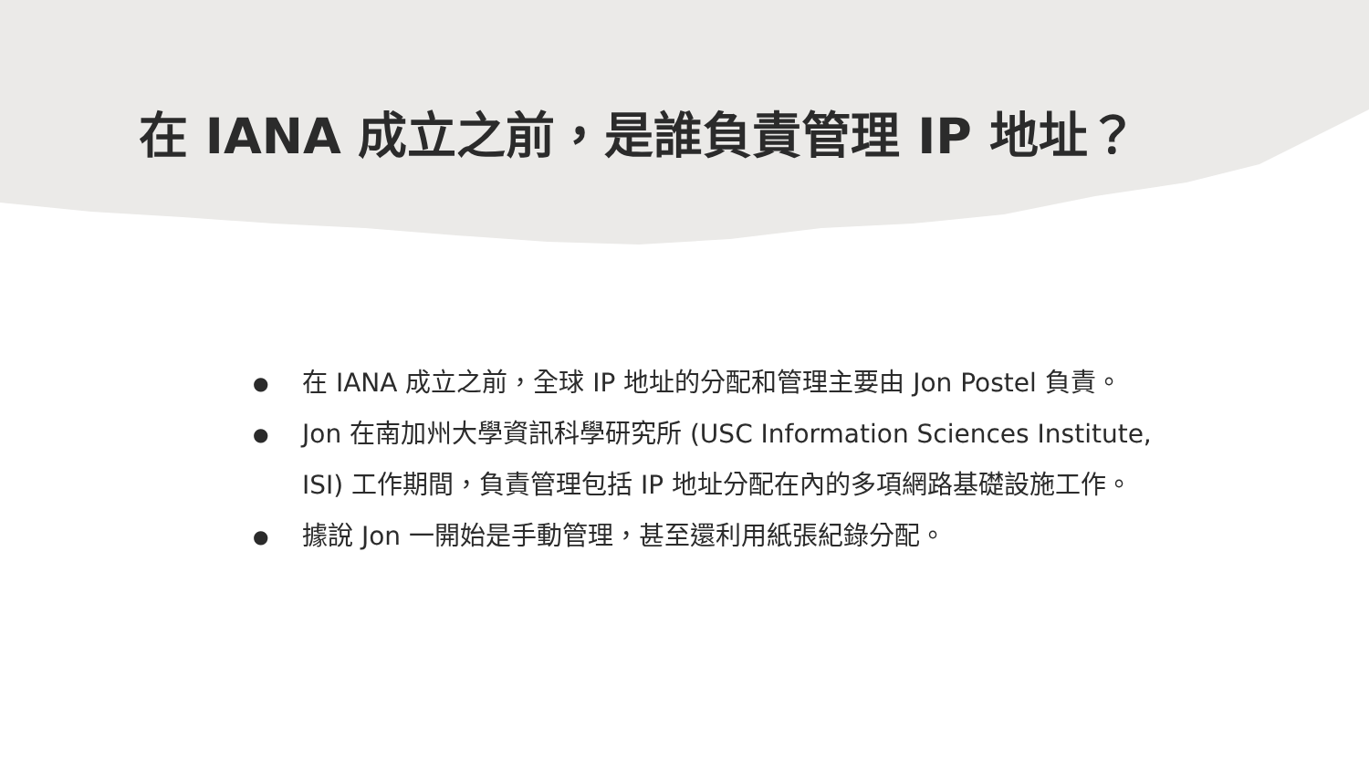在 IANA 成立之前，是誰負責管理 IP 地址？
● 在 IANA 成立之前，全球 IP 地址的分配和管理主要由 Jon Postel 負責。
● Jon 在南加州大學資訊科學研究所 (USC Information Sciences Institute, ISI) 工作期間，負責管理包括 IP 地址分配在內的多項網路基礎設施工作。
● 據說 Jon 一開始是手動管理，甚至還利用紙張紀錄分配。